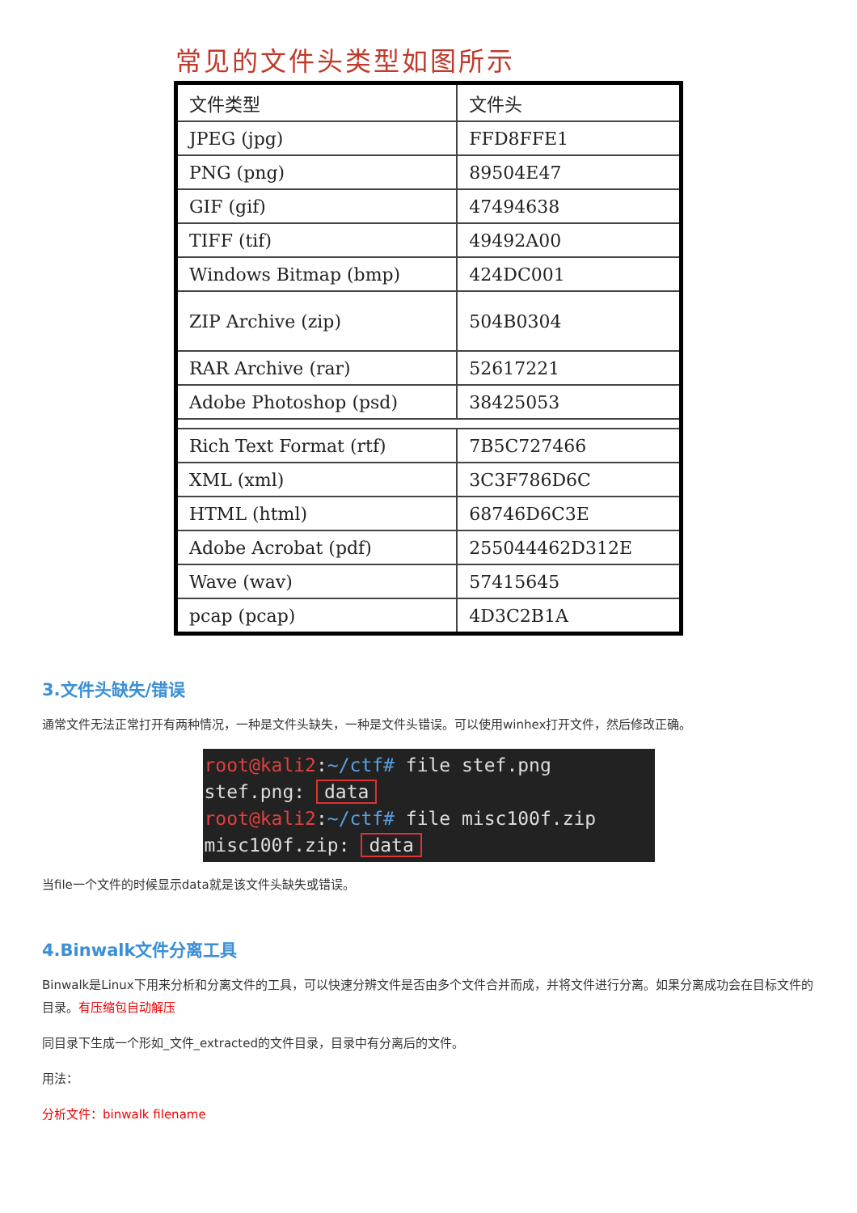常见的文件头类型如图所示
| 文件类型 | 文件头 |
| --- | --- |
| JPEG (jpg) | FFD8FFE1 |
| PNG (png) | 89504E47 |
| GIF (gif) | 47494638 |
| TIFF (tif) | 49492A00 |
| Windows Bitmap (bmp) | 424DC001 |
| ZIP Archive (zip) | 504B0304 |
| RAR Archive (rar) | 52617221 |
| Adobe Photoshop (psd) | 38425053 |
| Rich Text Format (rtf) | 7B5C727466 |
| XML (xml) | 3C3F786D6C |
| HTML (html) | 68746D6C3E |
| Adobe Acrobat (pdf) | 255044462D312E |
| Wave (wav) | 57415645 |
| pcap (pcap) | 4D3C2B1A |
3.文件头缺失/错误
通常文件无法正常打开有两种情况，一种是文件头缺失，一种是文件头错误。可以使用winhex打开文件，然后修改正确。
root@kali2:~/ctf# file stef.png
stef.png: data
root@kali2:~/ctf# file misc100f.zip
misc100f.zip: data
当file一个文件的时候显示data就是该文件头缺失或错误。
4.Binwalk文件分离工具
Binwalk是Linux下用来分析和分离文件的工具，可以快速分辨文件是否由多个文件合并而成，并将文件进行分离。如果分离成功会在目标文件的目录。有压缩包自动解压
同目录下生成一个形如_文件_extracted的文件目录，目录中有分离后的文件。
用法：
分析文件：binwalk filename